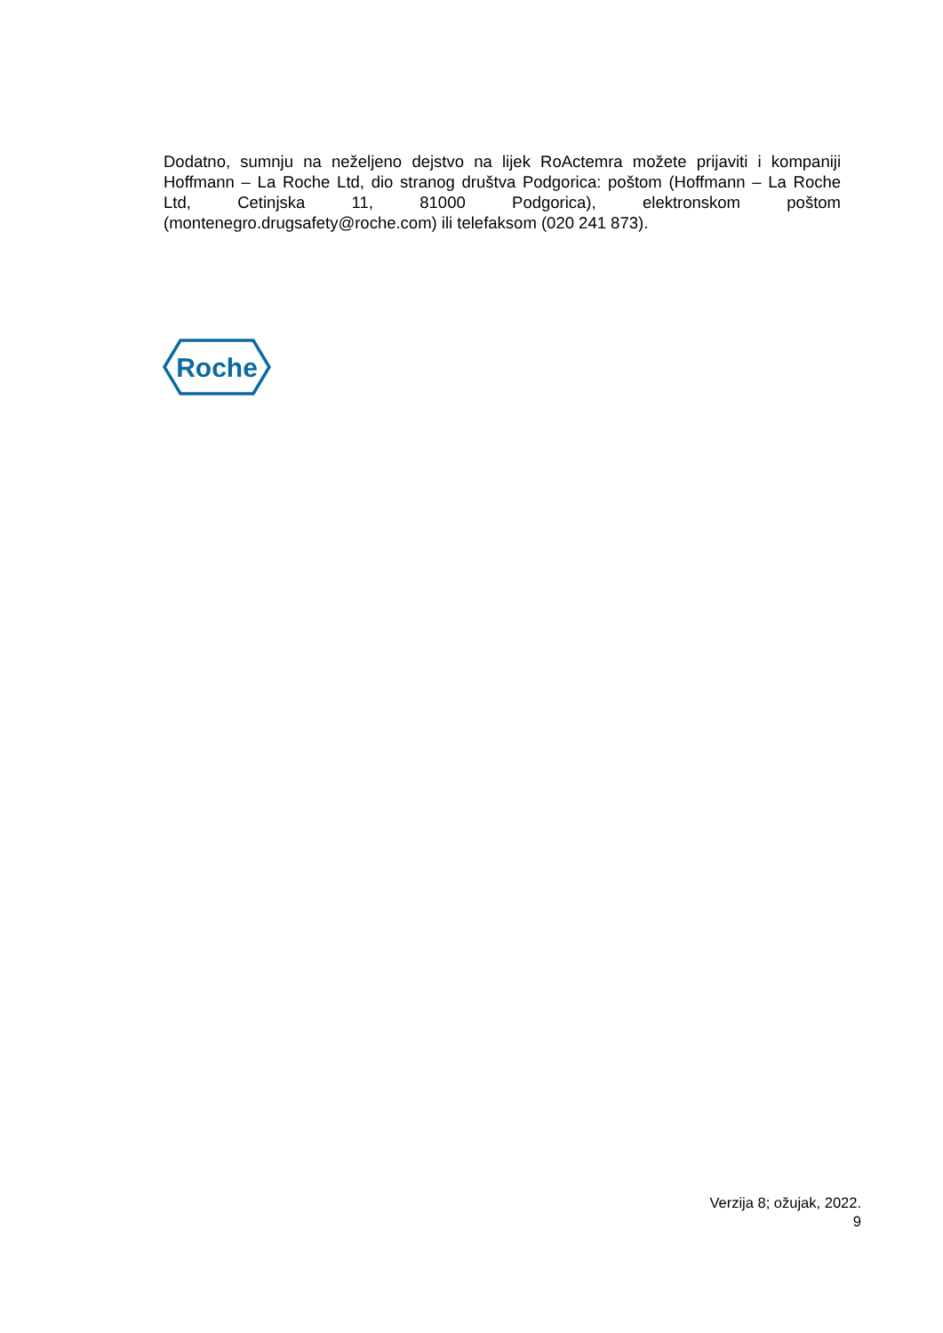Dodatno, sumnju na neželjeno dejstvo na lijek RoActemra možete prijaviti i kompaniji Hoffmann – La Roche Ltd, dio stranog društva Podgorica: poštom (Hoffmann – La Roche Ltd, Cetinjska 11, 81000 Podgorica), elektronskom poštom (montenegro.drugsafety@roche.com) ili telefaksom (020 241 873).
Roche
Verzija 8; ožujak, 2022.
9